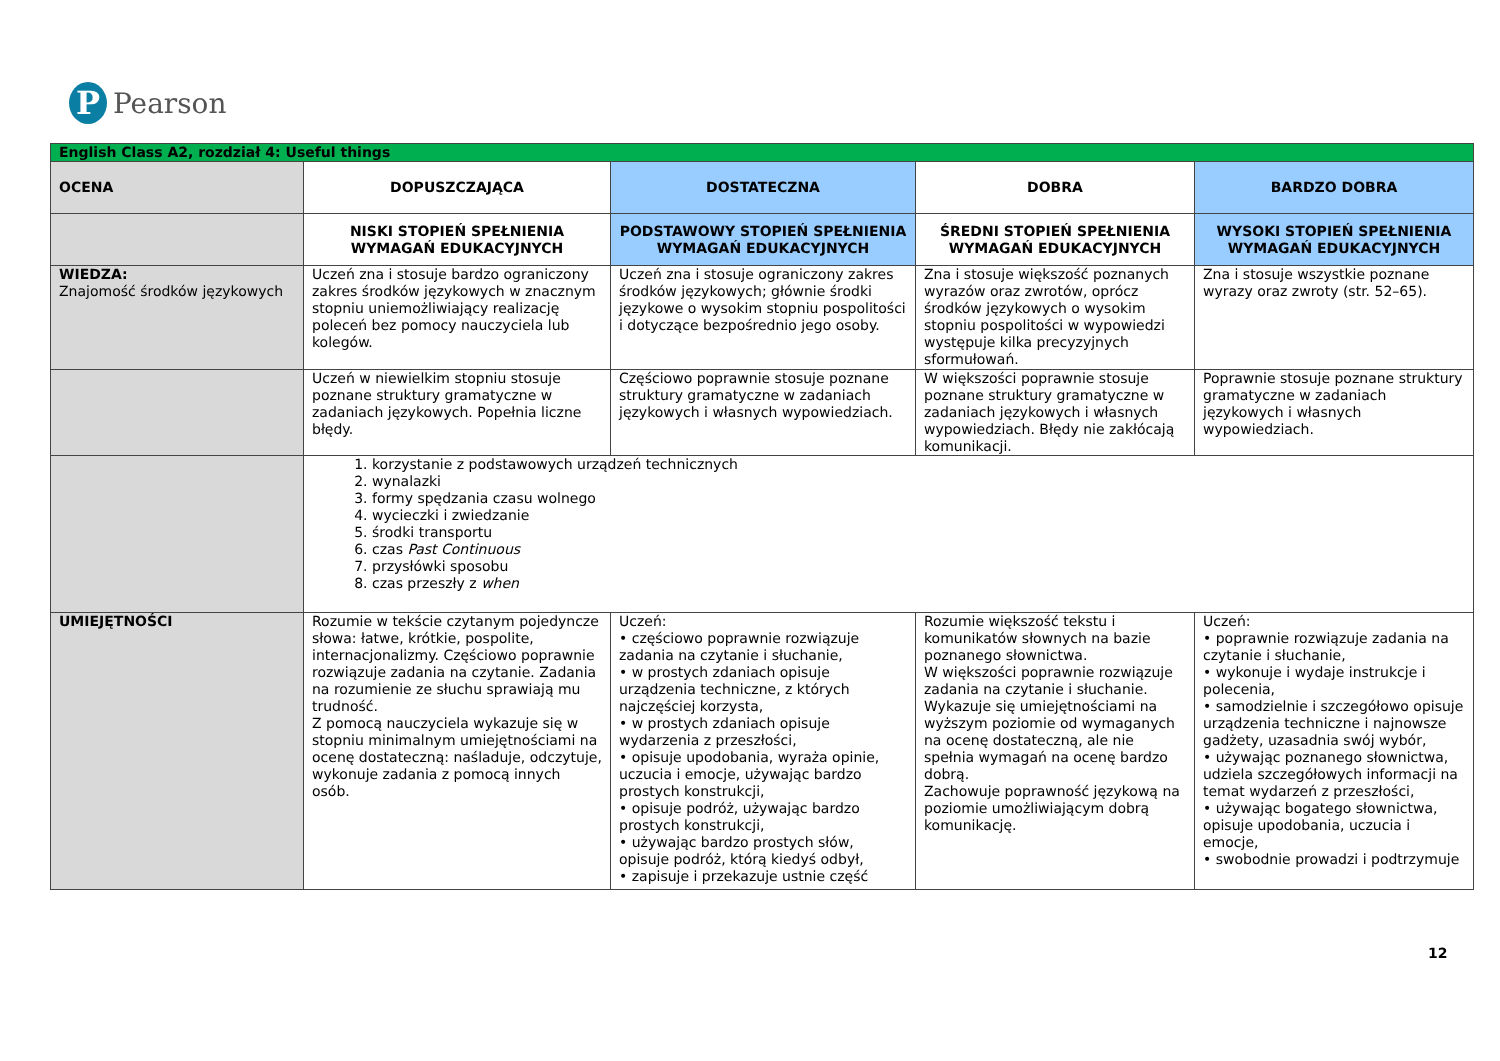P
Pearson
| English Class A2, rozdział 4: Useful things | | | | |
| OCENA | DOPUSZCZAJĄCA | DOSTATECZNA | DOBRA | BARDZO DOBRA |
| | NISKI STOPIEŃ SPEŁNIENIA WYMAGAŃ EDUKACYJNYCH | PODSTAWOWY STOPIEŃ SPEŁNIENIA WYMAGAŃ EDUKACYJNYCH | ŚREDNI STOPIEŃ SPEŁNIENIA WYMAGAŃ EDUKACYJNYCH | WYSOKI STOPIEŃ SPEŁNIENIA WYMAGAŃ EDUKACYJNYCH |
| WIEDZA: Znajomość środków językowych | Uczeń zna i stosuje bardzo ograniczony zakres środków językowych w znacznym stopniu uniemożliwiający realizację poleceń bez pomocy nauczyciela lub kolegów. | Uczeń zna i stosuje ograniczony zakres środków językowych; głównie środki językowe o wysokim stopniu pospolitości i dotyczące bezpośrednio jego osoby. | Zna i stosuje większość poznanych wyrazów oraz zwrotów, oprócz środków językowych o wysokim stopniu pospolitości w wypowiedzi występuje kilka precyzyjnych sformułowań. | Zna i stosuje wszystkie poznane wyrazy oraz zwroty (str. 52–65). |
| | Uczeń w niewielkim stopniu stosuje poznane struktury gramatyczne w zadaniach językowych. Popełnia liczne błędy. | Częściowo poprawnie stosuje poznane struktury gramatyczne w zadaniach językowych i własnych wypowiedziach. | W większości poprawnie stosuje poznane struktury gramatyczne w zadaniach językowych i własnych wypowiedziach. Błędy nie zakłócają komunikacji. | Poprawnie stosuje poznane struktury gramatyczne w zadaniach językowych i własnych wypowiedziach. |
| | 1. korzystanie z podstawowych urządzeń technicznych 2. wynalazki 3. formy spędzania czasu wolnego 4. wycieczki i zwiedzanie 5. środki transportu 6. czas Past Continuous 7. przysłówki sposobu 8. czas przeszły z when | | | |
| UMIEJĘTNOŚCI | Rozumie w tekście czytanym pojedyncze słowa: łatwe, krótkie, pospolite, internacjonalizmy. Częściowo poprawnie rozwiązuje zadania na czytanie. Zadania na rozumienie ze słuchu sprawiają mu trudność. Z pomocą nauczyciela wykazuje się w stopniu minimalnym umiejętnościami na ocenę dostateczną: naśladuje, odczytuje, wykonuje zadania z pomocą innych osób. | Uczeń: • częściowo poprawnie rozwiązuje zadania na czytanie i słuchanie, • w prostych zdaniach opisuje urządzenia techniczne, z których najczęściej korzysta, • w prostych zdaniach opisuje wydarzenia z przeszłości, • opisuje upodobania, wyraża opinie, uczucia i emocje, używając bardzo prostych konstrukcji, • opisuje podróż, używając bardzo prostych konstrukcji, • używając bardzo prostych słów, opisuje podróż, którą kiedyś odbył, • zapisuje i przekazuje ustnie część | Rozumie większość tekstu i komunikatów słownych na bazie poznanego słownictwa. W większości poprawnie rozwiązuje zadania na czytanie i słuchanie. Wykazuje się umiejętnościami na wyższym poziomie od wymaganych na ocenę dostateczną, ale nie spełnia wymagań na ocenę bardzo dobrą. Zachowuje poprawność językową na poziomie umożliwiającym dobrą komunikację. | Uczeń: • poprawnie rozwiązuje zadania na czytanie i słuchanie, • wykonuje i wydaje instrukcje i polecenia, • samodzielnie i szczegółowo opisuje urządzenia techniczne i najnowsze gadżety, uzasadnia swój wybór, • używając poznanego słownictwa, udziela szczegółowych informacji na temat wydarzeń z przeszłości, • używając bogatego słownictwa, opisuje upodobania, uczucia i emocje, • swobodnie prowadzi i podtrzymuje |
12